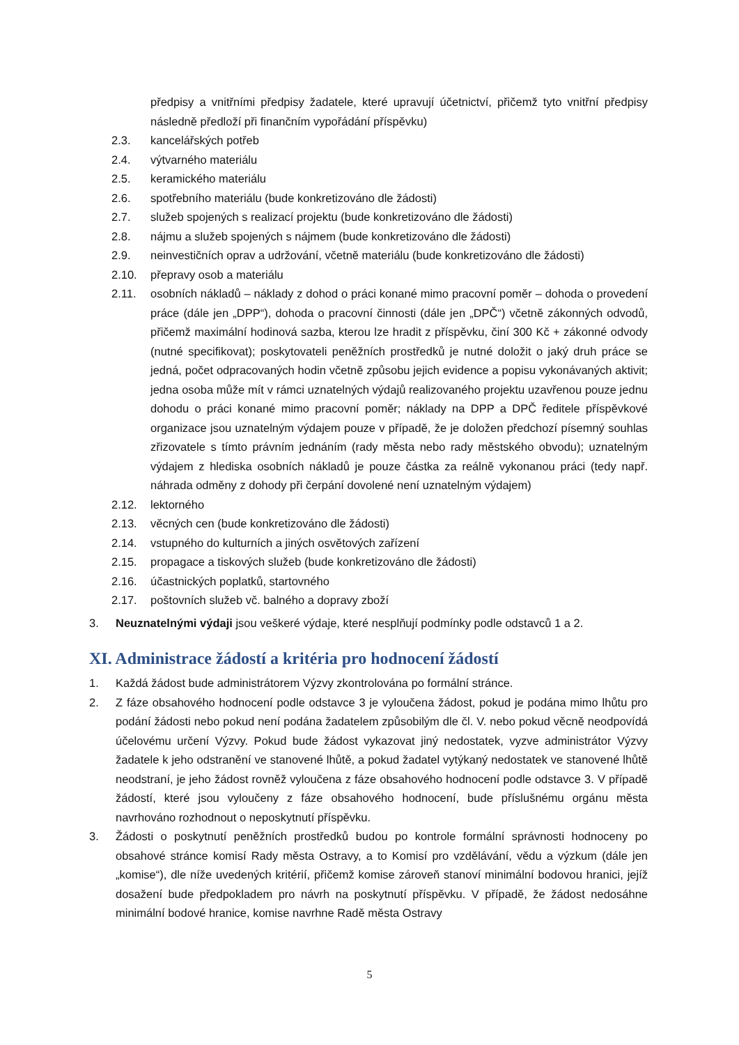předpisy a vnitřními předpisy žadatele, které upravují účetnictví, přičemž tyto vnitřní předpisy následně předloží při finančním vypořádání příspěvku)
2.3. kancelářských potřeb
2.4. výtvarného materiálu
2.5. keramického materiálu
2.6. spotřebního materiálu (bude konkretizováno dle žádosti)
2.7. služeb spojených s realizací projektu (bude konkretizováno dle žádosti)
2.8. nájmu a služeb spojených s nájmem (bude konkretizováno dle žádosti)
2.9. neinvestičních oprav a udržování, včetně materiálu (bude konkretizováno dle žádosti)
2.10. přepravy osob a materiálu
2.11. osobních nákladů – náklady z dohod o práci konané mimo pracovní poměr – dohoda o provedení práce (dále jen „DPP“), dohoda o pracovní činnosti (dále jen „DPČ“) včetně zákonných odvodů, přičemž maximální hodinová sazba, kterou lze hradit z příspěvku, činí 300 Kč + zákonné odvody (nutné specifikovat); poskytovateli peněžních prostředků je nutné doložit o jaký druh práce se jedná, počet odpracovaných hodin včetně způsobu jejich evidence a popisu vykonávaných aktivit; jedna osoba může mít v rámci uznatelných výdajů realizovaného projektu uzavřenou pouze jednu dohodu o práci konané mimo pracovní poměr; náklady na DPP a DPČ ředitele příspěvkové organizace jsou uznatelným výdajem pouze v případě, že je doložen předchozí písemný souhlas zřizovatele s tímto právním jednáním (rady města nebo rady městského obvodu); uznatelným výdajem z hlediska osobních nákladů je pouze částka za reálně vykonanou práci (tedy např. náhrada odměny z dohody při čerpání dovolené není uznatelným výdajem)
2.12. lektorného
2.13. věcných cen (bude konkretizováno dle žádosti)
2.14. vstupného do kulturních a jiných osvětových zařízení
2.15. propagace a tiskových služeb (bude konkretizováno dle žádosti)
2.16. účastnických poplatků, startovného
2.17. poštovních služeb vč. balného a dopravy zboží
3. Neuznatelnými výdaji jsou veškeré výdaje, které nesplňují podmínky podle odstavců 1 a 2.
XI. Administrace žádostí a kritéria pro hodnocení žádostí
1. Každá žádost bude administrátorem Výzvy zkontrolována po formální stránce.
2. Z fáze obsahového hodnocení podle odstavce 3 je vyloučena žádost, pokud je podána mimo lhůtu pro podání žádosti nebo pokud není podána žadatelem způsobilým dle čl. V. nebo pokud věcně neodpovídá účelovému určení Výzvy. Pokud bude žádost vykazovat jiný nedostatek, vyzve administrátor Výzvy žadatele k jeho odstranění ve stanovené lhůtě, a pokud žadatel vytýkaný nedostatek ve stanovené lhůtě neodstraní, je jeho žádost rovněž vyloučena z fáze obsahového hodnocení podle odstavce 3. V případě žádostí, které jsou vyloučeny z fáze obsahového hodnocení, bude příslušnému orgánu města navrhováno rozhodnout o neposkytnutí příspěvku.
3. Žádosti o poskytnutí peněžních prostředků budou po kontrole formální správnosti hodnoceny po obsahové stránce komisí Rady města Ostravy, a to Komisí pro vzdělávání, vědu a výzkum (dále jen „komise“), dle níže uvedených kritérií, přičemž komise zároveň stanoví minimální bodovou hranici, jejíž dosažení bude předpokladem pro návrh na poskytnutí příspěvku. V případě, že žádost nedosáhne minimální bodové hranice, komise navrhne Radě města Ostravy
5